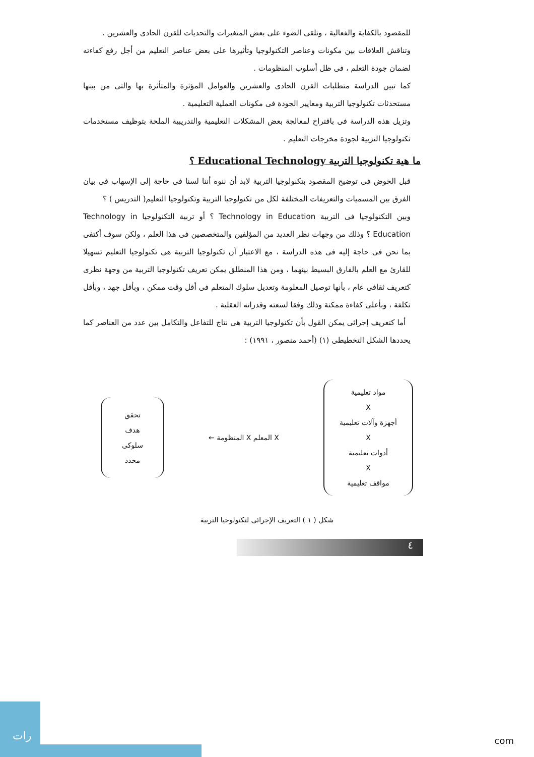للمقصود بالكفاية والفعالية ، وتلقى الضوء على بعض المتغيرات والتحديات للقرن الحادى والعشرين .
وتناقش العلاقات بين مكونات وعناصر التكنولوجيا وتأثيرها على بعض عناصر التعليم من أجل رفع كفاءته لضمان جودة التعلم ، فى ظل أسلوب المنظومات .
كما تبين الدراسة متطلبات القرن الحادى والعشرين والعوامل المؤثرة والمتأثرة بها والتى من بينها مستحدثات تكنولوجيا التربية ومعايير الجودة فى مكونات العملية التعليمية .
وتزيل هذه الدراسة فى باقتراح لمعالجة بعض المشكلات التعليمية والتدريبية الملحة بتوظيف مستخدمات تكنولوجيا التربية لجودة مخرجات التعليم .
ما هية تكنولوجيا التربية Educational Technology ؟
قبل الخوض فى توضيح المقصود بتكنولوجيا التربية لابد أن ننوه أننا لسنا فى حاجة إلى الإسهاب فى بيان الفرق بين المسميات والتعريفات المختلفة لكل من تكنولوجيا التربية وتكنولوجيا التعليم( التدريس ) ؟
وبين التكنولوجيا فى التربية Technology in Education ؟ أو تربية التكنولوجيا Technology in Education ؟ وذلك من وجهات نظر العديد من المؤلفين والمتخصصين فى هذا العلم ، ولكن سوف أكتفى بما نحن فى حاجة إليه فى هذه الدراسة ، مع الاعتبار أن تكنولوجيا التربية هى تكنولوجيا التعليم تسهيلا للقارئ مع العلم بالفارق البسيط بينهما ، ومن هذا المنطلق يمكن تعريف تكنولوجيا التربية من وجهة نظرى كتعريف ثقافى عام ، بأنها توصيل المعلومة وتعديل سلوك المتعلم فى أقل وقت ممكن ، وبأقل جهد ، وبأقل تكلفة ، وبأعلى كفاءة ممكنة وذلك وفقا لسعته وقدراته العقلية .
أما كتعريف إجرائى يمكن القول بأن تكنولوجيا التربية هى نتاج للتفاعل والتكامل بين عدد من العناصر كما يحددها الشكل التخطيطى (١) (أحمد منصور ، ١٩٩١) :
مواد تعليمية
X
أجهزة وآلات تعليمية
X
أدوات تعليمية
X
مواقف تعليمية
X المعلم X المنظومة ←
تحقق
هدف
سلوكى
محدد
شكل ( ١ ) التعريف الإجرائى لتكنولوجيا التربية
٤
رات
com